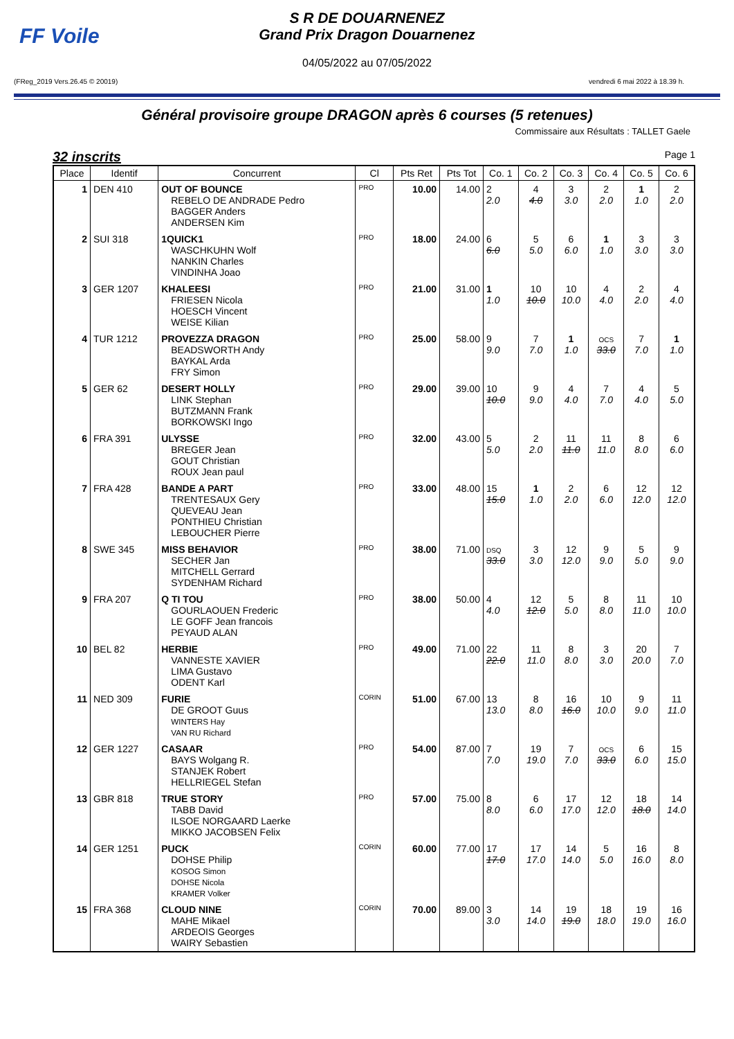FF Voile
S R DE DOUARNENEZ
Grand Prix Dragon Douarnenez
04/05/2022 au 07/05/2022
(FReg_2019 Vers.26.45 © 20019) vendredi 6 mai 2022 à 18.39 h.
Général provisoire groupe DRAGON après 6 courses (5 retenues)
Commissaire aux Résultats : TALLET Gaele
32 inscrits Page 1
| Place | Identif | Concurrent | Cl | Pts Ret | Pts Tot | Co. 1 | Co. 2 | Co. 3 | Co. 4 | Co. 5 | Co. 6 |
| --- | --- | --- | --- | --- | --- | --- | --- | --- | --- | --- | --- |
| 1 | DEN 410 | OUT OF BOUNCE REBELO DE ANDRADE Pedro BAGGER Anders ANDERSEN Kim | PRO | 10.00 | 14.00 | 2 2.0 | 4 4.0 | 3 3.0 | 2 2.0 | 1 1.0 | 2 2.0 |
| 2 | SUI 318 | 1QUICK1 WASCHKUHN Wolf NANKIN Charles VINDINHA Joao | PRO | 18.00 | 24.00 | 6 6.0 | 5 5.0 | 6 6.0 | 1 1.0 | 3 3.0 | 3 3.0 |
| 3 | GER 1207 | KHALEESI FRIESEN Nicola HOESCH Vincent WEISE Kilian | PRO | 21.00 | 31.00 | 1 1.0 | 10 10.0 | 10 10.0 | 4 4.0 | 2 2.0 | 4 4.0 |
| 4 | TUR 1212 | PROVEZZA DRAGON BEADSWORTH Andy BAYKAL Arda FRY Simon | PRO | 25.00 | 58.00 | 9 9.0 | 7 7.0 | 1 1.0 | OCS 33.0 | 7 7.0 | 1 1.0 |
| 5 | GER 62 | DESERT HOLLY LINK Stephan BUTZMANN Frank BORKOWSKI Ingo | PRO | 29.00 | 39.00 | 10 10.0 | 9 9.0 | 4 4.0 | 7 7.0 | 4 4.0 | 5 5.0 |
| 6 | FRA 391 | ULYSSE BREGER Jean GOUT Christian ROUX Jean paul | PRO | 32.00 | 43.00 | 5 5.0 | 2 2.0 | 11 11.0 | 11 11.0 | 8 8.0 | 6 6.0 |
| 7 | FRA 428 | BANDE A PART TRENTESAUX Gery QUEVEAU Jean PONTHIEU Christian LEBOUCHER Pierre | PRO | 33.00 | 48.00 | 15 15.0 | 1 1.0 | 2 2.0 | 6 6.0 | 12 12.0 | 12 12.0 |
| 8 | SWE 345 | MISS BEHAVIOR SECHER Jan MITCHELL Gerrard SYDENHAM Richard | PRO | 38.00 | 71.00 | DSQ 33.0 | 3 3.0 | 12 12.0 | 9 9.0 | 5 5.0 | 9 9.0 |
| 9 | FRA 207 | Q TI TOU GOURLAOUEN Frederic LE GOFF Jean francois PEYAUD ALAN | PRO | 38.00 | 50.00 | 4 4.0 | 12 12.0 | 5 5.0 | 8 8.0 | 11 11.0 | 10 10.0 |
| 10 | BEL 82 | HERBIE VANNESTE XAVIER LIMA Gustavo ODENT Karl | PRO | 49.00 | 71.00 | 22 22.0 | 11 11.0 | 8 8.0 | 3 3.0 | 20 20.0 | 7 7.0 |
| 11 | NED 309 | FURIE DE GROOT Guus WINTERS Hay VAN RU Richard | CORIN | 51.00 | 67.00 | 13 13.0 | 8 8.0 | 16 16.0 | 10 10.0 | 9 9.0 | 11 11.0 |
| 12 | GER 1227 | CASAAR BAYS Wolgang R. STANJEK Robert HELLRIEGEL Stefan | PRO | 54.00 | 87.00 | 7 7.0 | 19 19.0 | 7 7.0 | OCS 33.0 | 6 6.0 | 15 15.0 |
| 13 | GBR 818 | TRUE STORY TABB David ILSOE NORGAARD Laerke MIKKO JACOBSEN Felix | PRO | 57.00 | 75.00 | 8 8.0 | 6 6.0 | 17 17.0 | 12 12.0 | 18 18.0 | 14 14.0 |
| 14 | GER 1251 | PUCK DOHSE Philip KOSOG Simon DOHSE Nicola KRAMER Volker | CORIN | 60.00 | 77.00 | 17 17.0 | 17 17.0 | 14 14.0 | 5 5.0 | 16 16.0 | 8 8.0 |
| 15 | FRA 368 | CLOUD NINE MAHE Mikael ARDEOIS Georges WAIRY Sebastien | CORIN | 70.00 | 89.00 | 3 3.0 | 14 14.0 | 19 19.0 | 18 18.0 | 19 19.0 | 16 16.0 |